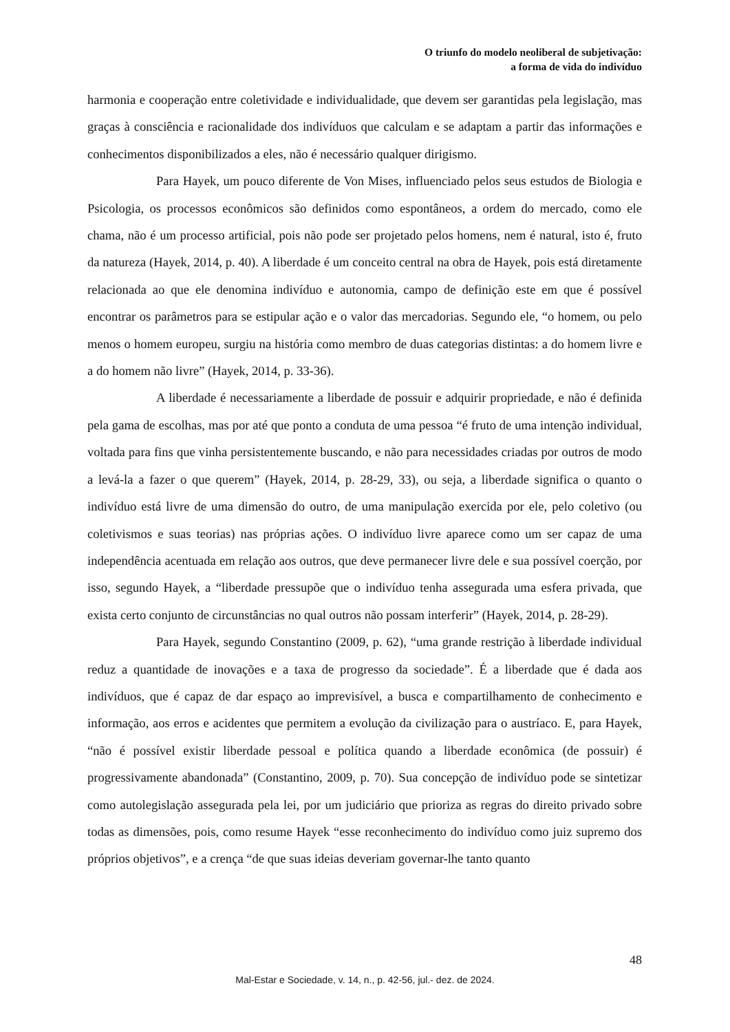O triunfo do modelo neoliberal de subjetivação:
a forma de vida do indivíduo
harmonia e cooperação entre coletividade e individualidade, que devem ser garantidas pela legislação, mas graças à consciência e racionalidade dos indivíduos que calculam e se adaptam a partir das informações e conhecimentos disponibilizados a eles, não é necessário qualquer dirigismo.
Para Hayek, um pouco diferente de Von Mises, influenciado pelos seus estudos de Biologia e Psicologia, os processos econômicos são definidos como espontâneos, a ordem do mercado, como ele chama, não é um processo artificial, pois não pode ser projetado pelos homens, nem é natural, isto é, fruto da natureza (Hayek, 2014, p. 40). A liberdade é um conceito central na obra de Hayek, pois está diretamente relacionada ao que ele denomina indivíduo e autonomia, campo de definição este em que é possível encontrar os parâmetros para se estipular ação e o valor das mercadorias. Segundo ele, “o homem, ou pelo menos o homem europeu, surgiu na história como membro de duas categorias distintas: a do homem livre e a do homem não livre” (Hayek, 2014, p. 33-36).
A liberdade é necessariamente a liberdade de possuir e adquirir propriedade, e não é definida pela gama de escolhas, mas por até que ponto a conduta de uma pessoa “é fruto de uma intenção individual, voltada para fins que vinha persistentemente buscando, e não para necessidades criadas por outros de modo a levá-la a fazer o que querem” (Hayek, 2014, p. 28-29, 33), ou seja, a liberdade significa o quanto o indivíduo está livre de uma dimensão do outro, de uma manipulação exercida por ele, pelo coletivo (ou coletivismos e suas teorias) nas próprias ações. O indivíduo livre aparece como um ser capaz de uma independência acentuada em relação aos outros, que deve permanecer livre dele e sua possível coerção, por isso, segundo Hayek, a “liberdade pressupõe que o indivíduo tenha assegurada uma esfera privada, que exista certo conjunto de circunstâncias no qual outros não possam interferir” (Hayek, 2014, p. 28-29).
Para Hayek, segundo Constantino (2009, p. 62), “uma grande restrição à liberdade individual reduz a quantidade de inovações e a taxa de progresso da sociedade”. É a liberdade que é dada aos indivíduos, que é capaz de dar espaço ao imprevisível, a busca e compartilhamento de conhecimento e informação, aos erros e acidentes que permitem a evolução da civilização para o austríaco. E, para Hayek, “não é possível existir liberdade pessoal e política quando a liberdade econômica (de possuir) é progressivamente abandonada” (Constantino, 2009, p. 70). Sua concepção de indivíduo pode se sintetizar como autolegislação assegurada pela lei, por um judiciário que prioriza as regras do direito privado sobre todas as dimensões, pois, como resume Hayek “esse reconhecimento do indivíduo como juiz supremo dos próprios objetivos”, e a crença “de que suas ideias deveriam governar-lhe tanto quanto
48
Mal-Estar e Sociedade, v. 14, n., p. 42-56, jul.- dez. de 2024.